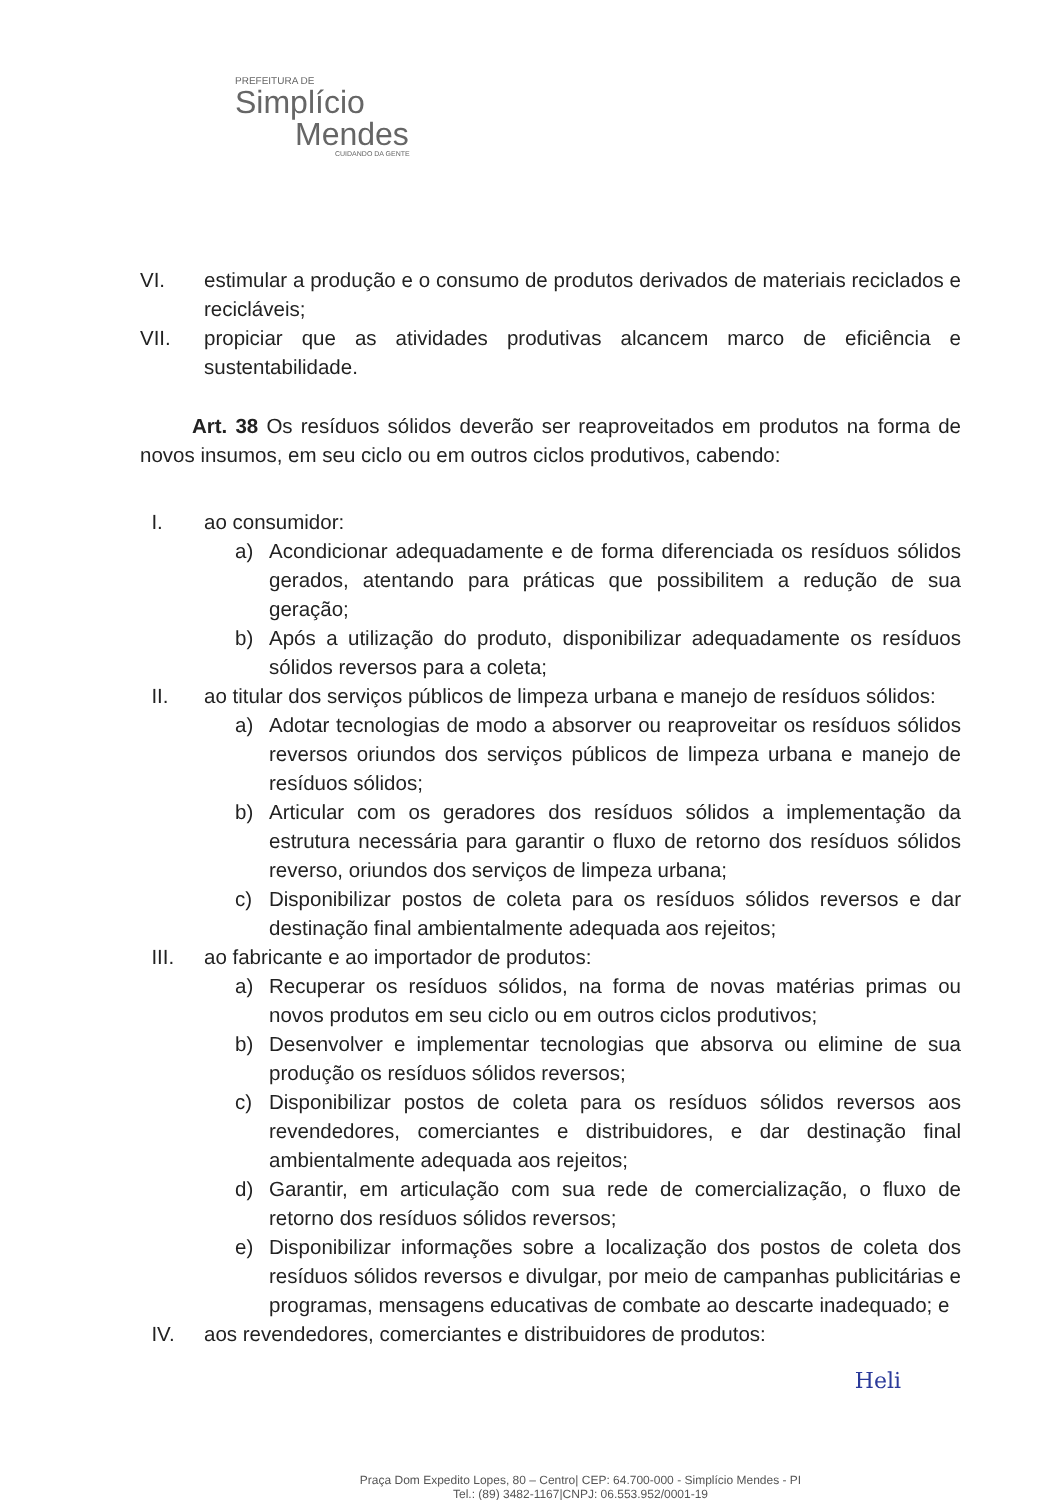PREFEITURA DE
Simplício
Mendes
CUIDANDO DA GENTE
VI. estimular a produção e o consumo de produtos derivados de materiais reciclados e recicláveis;
VII. propiciar que as atividades produtivas alcancem marco de eficiência e sustentabilidade.
Art. 38 Os resíduos sólidos deverão ser reaproveitados em produtos na forma de novos insumos, em seu ciclo ou em outros ciclos produtivos, cabendo:
I. ao consumidor:
a) Acondicionar adequadamente e de forma diferenciada os resíduos sólidos gerados, atentando para práticas que possibilitem a redução de sua geração;
b) Após a utilização do produto, disponibilizar adequadamente os resíduos sólidos reversos para a coleta;
II. ao titular dos serviços públicos de limpeza urbana e manejo de resíduos sólidos:
a) Adotar tecnologias de modo a absorver ou reaproveitar os resíduos sólidos reversos oriundos dos serviços públicos de limpeza urbana e manejo de resíduos sólidos;
b) Articular com os geradores dos resíduos sólidos a implementação da estrutura necessária para garantir o fluxo de retorno dos resíduos sólidos reverso, oriundos dos serviços de limpeza urbana;
c) Disponibilizar postos de coleta para os resíduos sólidos reversos e dar destinação final ambientalmente adequada aos rejeitos;
III. ao fabricante e ao importador de produtos:
a) Recuperar os resíduos sólidos, na forma de novas matérias primas ou novos produtos em seu ciclo ou em outros ciclos produtivos;
b) Desenvolver e implementar tecnologias que absorva ou elimine de sua produção os resíduos sólidos reversos;
c) Disponibilizar postos de coleta para os resíduos sólidos reversos aos revendedores, comerciantes e distribuidores, e dar destinação final ambientalmente adequada aos rejeitos;
d) Garantir, em articulação com sua rede de comercialização, o fluxo de retorno dos resíduos sólidos reversos;
e) Disponibilizar informações sobre a localização dos postos de coleta dos resíduos sólidos reversos e divulgar, por meio de campanhas publicitárias e programas, mensagens educativas de combate ao descarte inadequado; e
IV. aos revendedores, comerciantes e distribuidores de produtos:
Heli
Praça Dom Expedito Lopes, 80 – Centro| CEP: 64.700-000 - Simplício Mendes - PI
Tel.: (89) 3482-1167|CNPJ: 06.553.952/0001-19